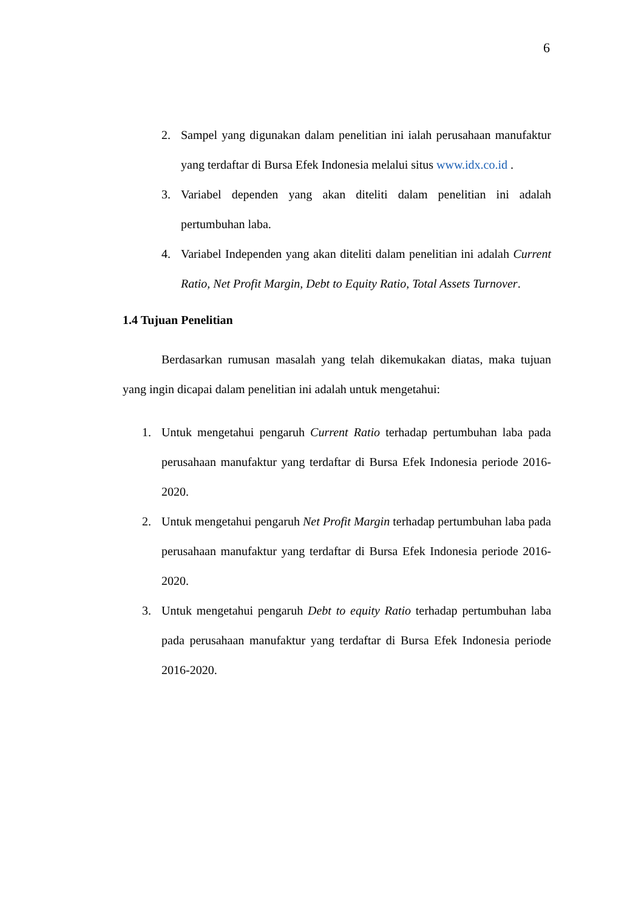6
2. Sampel yang digunakan dalam penelitian ini ialah perusahaan manufaktur yang terdaftar di Bursa Efek Indonesia melalui situs www.idx.co.id .
3. Variabel dependen yang akan diteliti dalam penelitian ini adalah pertumbuhan laba.
4. Variabel Independen yang akan diteliti dalam penelitian ini adalah Current Ratio, Net Profit Margin, Debt to Equity Ratio, Total Assets Turnover.
1.4 Tujuan Penelitian
Berdasarkan rumusan masalah yang telah dikemukakan diatas, maka tujuan yang ingin dicapai dalam penelitian ini adalah untuk mengetahui:
1. Untuk mengetahui pengaruh Current Ratio terhadap pertumbuhan laba pada perusahaan manufaktur yang terdaftar di Bursa Efek Indonesia periode 2016-2020.
2. Untuk mengetahui pengaruh Net Profit Margin terhadap pertumbuhan laba pada perusahaan manufaktur yang terdaftar di Bursa Efek Indonesia periode 2016-2020.
3. Untuk mengetahui pengaruh Debt to equity Ratio terhadap pertumbuhan laba pada perusahaan manufaktur yang terdaftar di Bursa Efek Indonesia periode 2016-2020.